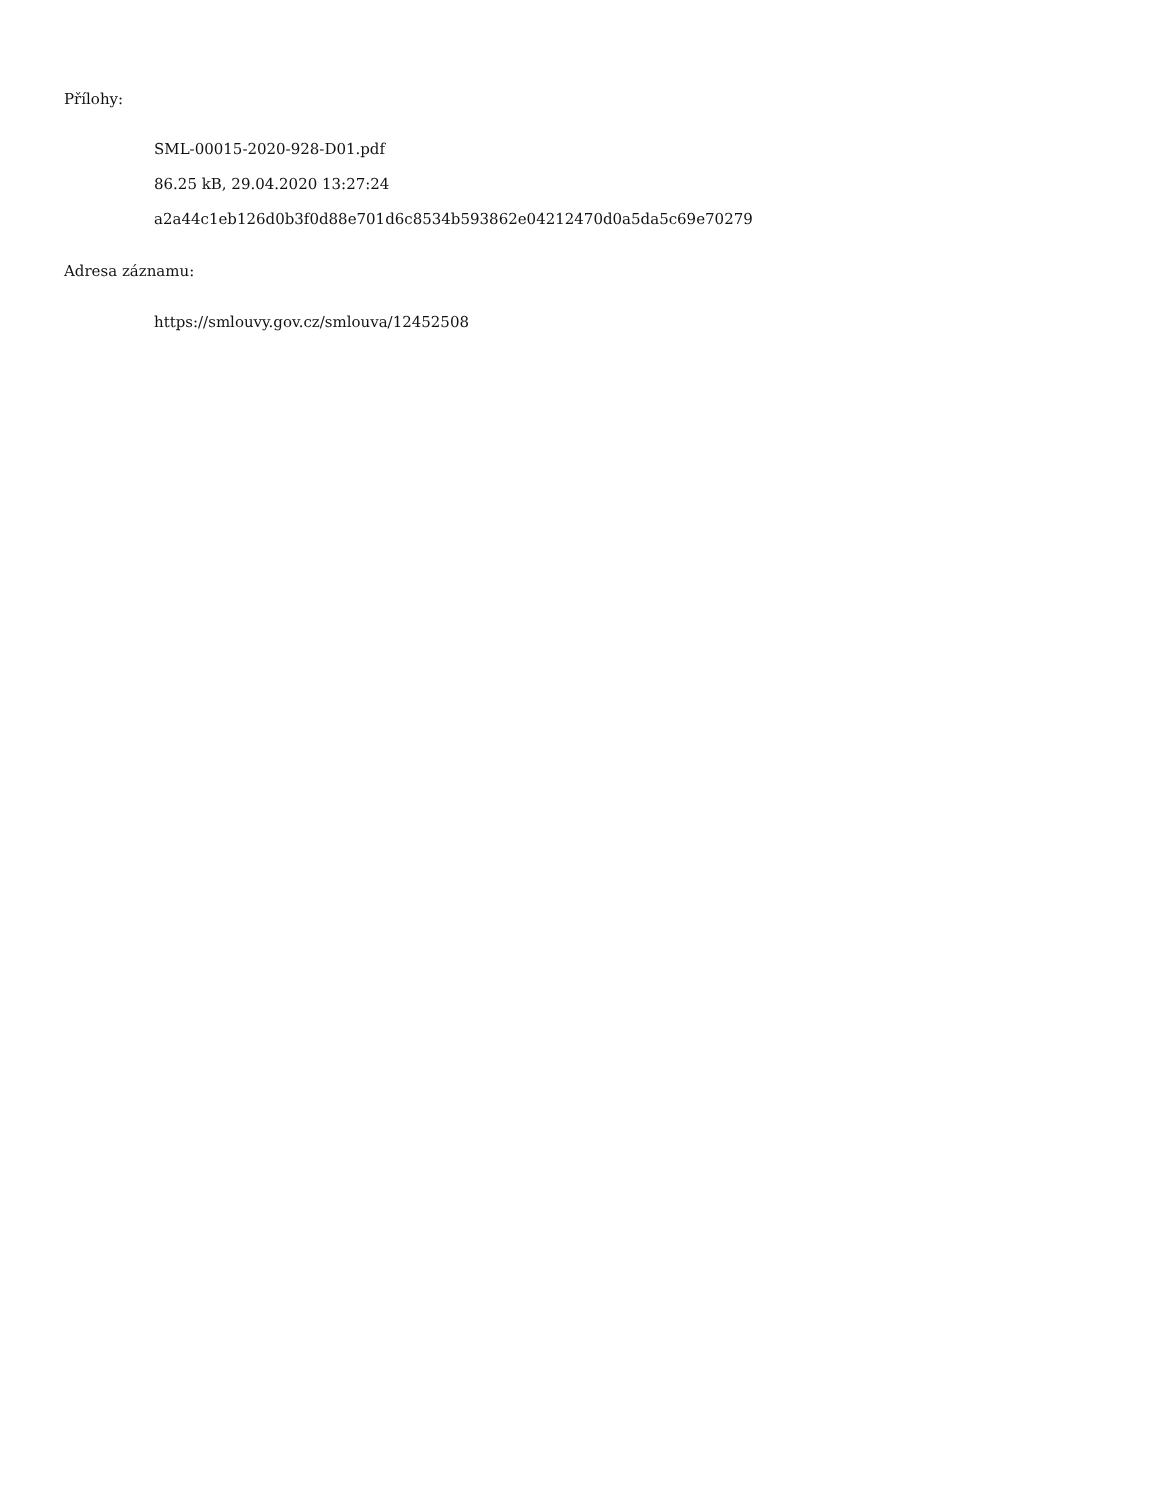Přílohy:
SML-00015-2020-928-D01.pdf
86.25 kB, 29.04.2020 13:27:24
a2a44c1eb126d0b3f0d88e701d6c8534b593862e04212470d0a5da5c69e70279
Adresa záznamu:
https://smlouvy.gov.cz/smlouva/12452508